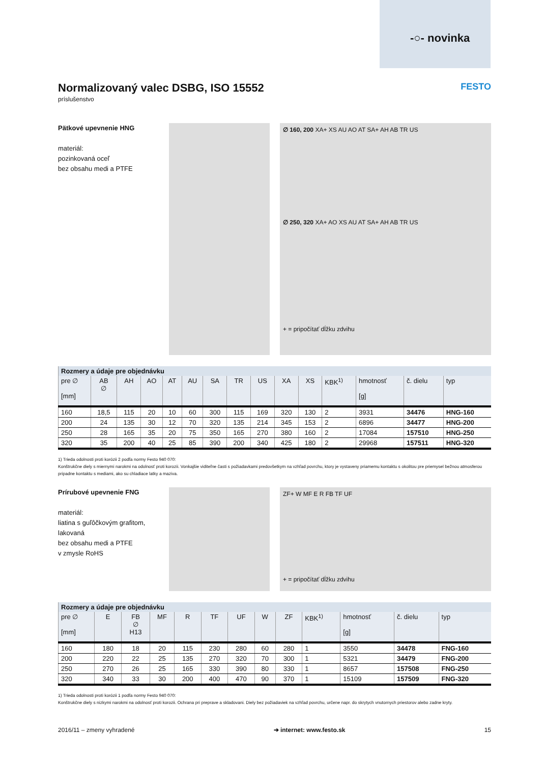-○- novinka
Normalizovaný valec DSBG, ISO 15552 FESTO
príslušenstvo
Pätkové upevnenie HNG
materiál:
pozinkovaná oceľ
bez obsahu medi a PTFE
∅ 160, 200 XA+ XS AU AO AT SA+ AH AB TR US
∅ 250, 320 XA+ AO XS AU AT SA+ AH AB TR US
+ = pripočítať dĺžku zdvihu
| Rozmery a údaje pre objednávku | | | | | | | | | | | | | | |
| --- | --- | --- | --- | --- | --- | --- | --- | --- | --- | --- | --- | --- | --- | --- |
| pre ∅ [mm] | AB ∅ | AH | AO | AT | AU | SA | TR | US | XA | XS | KBK<sup>1)</sup> | hmotnosť [g] | č. dielu | typ |
| 160 | 18,5 | 115 | 20 | 10 | 60 | 300 | 115 | 169 | 320 | 130 | 2 | 3931 | 34476 | HNG-160 |
| 200 | 24 | 135 | 30 | 12 | 70 | 320 | 135 | 214 | 345 | 153 | 2 | 6896 | 34477 | HNG-200 |
| 250 | 28 | 165 | 35 | 20 | 75 | 350 | 165 | 270 | 380 | 160 | 2 | 17084 | 157510 | HNG-250 |
| 320 | 35 | 200 | 40 | 25 | 85 | 390 | 200 | 340 | 425 | 180 | 2 | 29968 | 157511 | HNG-320 |
1) Trieda odolnosti proti korózii 2 podľa normy Festo 940 070:
Konštrukčne diely s miernymi narokmi na odolnosť proti korozii. Vonkajšie viditeľne časti s požiadavkami predovšetkym na vzhľad povrchu, ktory je vystaveny priamemu kontaktu s okolitou pre priemysel bežnou atmosferou pripadne kontaktu s mediami, ako su chladiace latky a maziva.
Prírubové upevnenie FNG
materiál:
liatina s guľôčkovým grafitom,
lakovaná
bez obsahu medi a PTFE
v zmysle RoHS
ZF+ W MF E R FB TF UF
+ = pripočítať dĺžku zdvihu
| Rozmery a údaje pre objednávku | | | | | | | | | | | | |
| --- | --- | --- | --- | --- | --- | --- | --- | --- | --- | --- | --- | --- |
| pre ∅ [mm] | E | FB ∅ H13 | MF | R | TF | UF | W | ZF | KBK<sup>1)</sup> | hmotnosť [g] | č. dielu | typ |
| 160 | 180 | 18 | 20 | 115 | 230 | 280 | 60 | 280 | 1 | 3550 | 34478 | FNG-160 |
| 200 | 220 | 22 | 25 | 135 | 270 | 320 | 70 | 300 | 1 | 5321 | 34479 | FNG-200 |
| 250 | 270 | 26 | 25 | 165 | 330 | 390 | 80 | 330 | 1 | 8657 | 157508 | FNG-250 |
| 320 | 340 | 33 | 30 | 200 | 400 | 470 | 90 | 370 | 1 | 15109 | 157509 | FNG-320 |
1) Trieda odolnosti proti korózii 1 podľa normy Festo 940 070:
Konštrukčne diely s nizkymi narokmi na odolnosť proti korozii. Ochrana pri preprave a skladovani. Diely bez požiadaviek na vzhľad povrchu, určene napr. do skrytych vnutornych priestorov alebo zadne kryty.
2016/11 – zmeny vyhradené ➔ internet: www.festo.sk 15